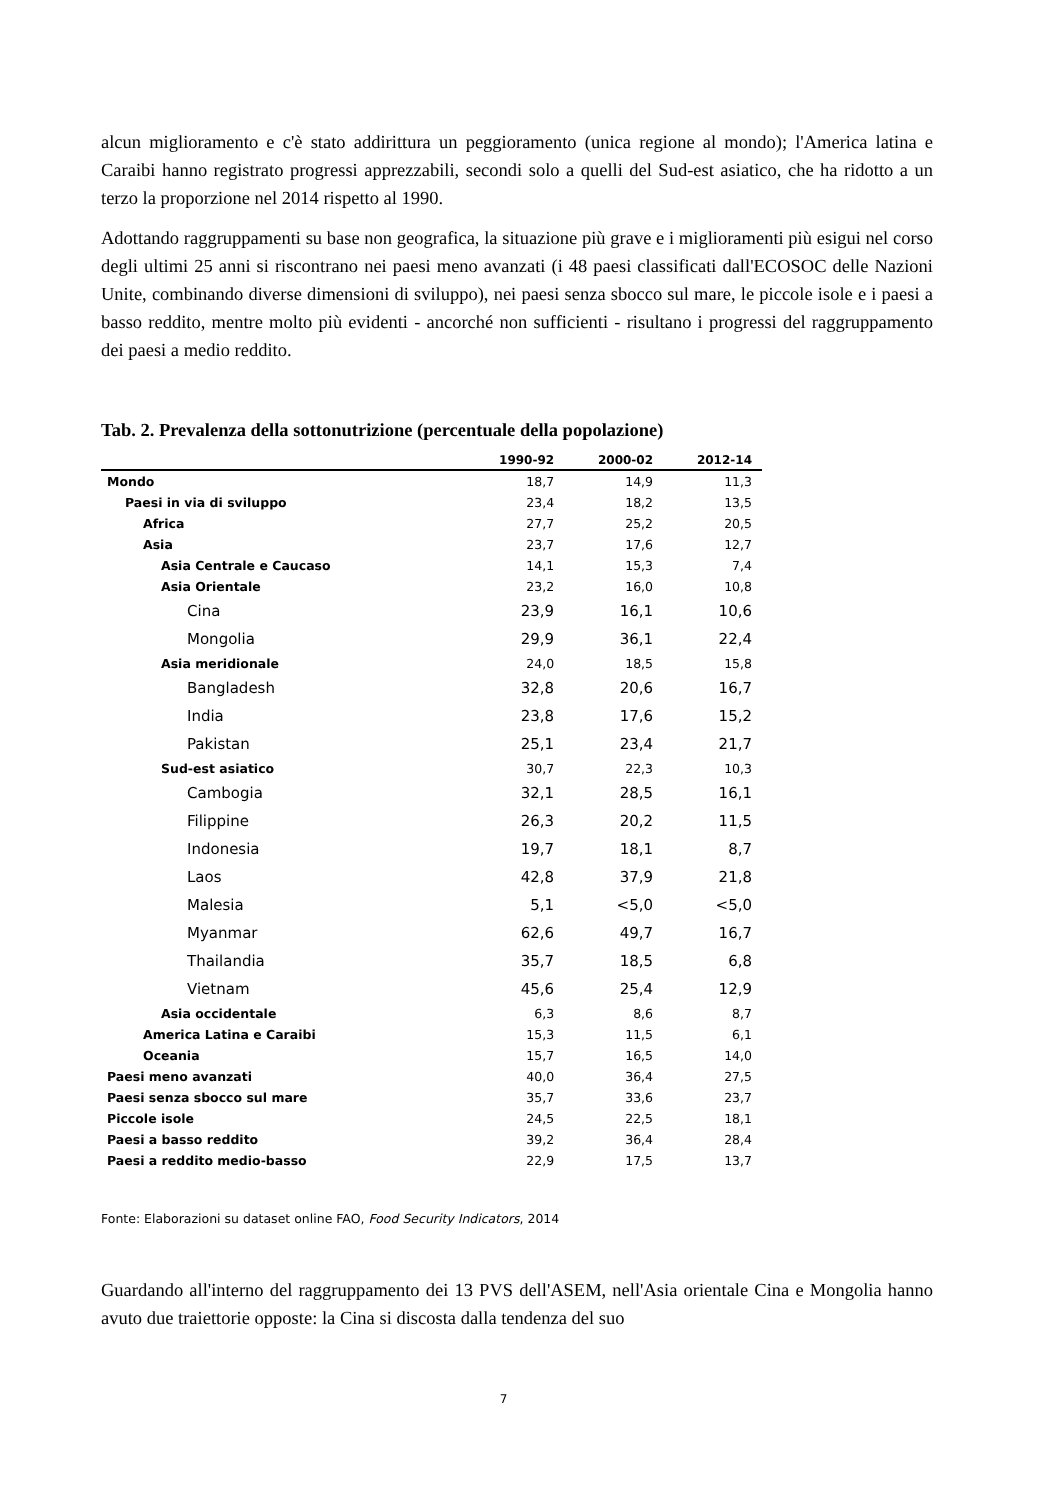alcun miglioramento e c'è stato addirittura un peggioramento (unica regione al mondo); l'America latina e Caraibi hanno registrato progressi apprezzabili, secondi solo a quelli del Sud-est asiatico, che ha ridotto a un terzo la proporzione nel 2014 rispetto al 1990.
Adottando raggruppamenti su base non geografica, la situazione più grave e i miglioramenti più esigui nel corso degli ultimi 25 anni si riscontrano nei paesi meno avanzati (i 48 paesi classificati dall'ECOSOC delle Nazioni Unite, combinando diverse dimensioni di sviluppo), nei paesi senza sbocco sul mare, le piccole isole e i paesi a basso reddito, mentre molto più evidenti - ancorché non sufficienti - risultano i progressi del raggruppamento dei paesi a medio reddito.
Tab. 2. Prevalenza della sottonutrizione (percentuale della popolazione)
| | 1990-92 | 2000-02 | 2012-14 |
| --- | --- | --- | --- |
| Mondo | 18,7 | 14,9 | 11,3 |
| Paesi in via di sviluppo | 23,4 | 18,2 | 13,5 |
| Africa | 27,7 | 25,2 | 20,5 |
| Asia | 23,7 | 17,6 | 12,7 |
| Asia Centrale e Caucaso | 14,1 | 15,3 | 7,4 |
| Asia Orientale | 23,2 | 16,0 | 10,8 |
| Cina | 23,9 | 16,1 | 10,6 |
| Mongolia | 29,9 | 36,1 | 22,4 |
| Asia meridionale | 24,0 | 18,5 | 15,8 |
| Bangladesh | 32,8 | 20,6 | 16,7 |
| India | 23,8 | 17,6 | 15,2 |
| Pakistan | 25,1 | 23,4 | 21,7 |
| Sud-est asiatico | 30,7 | 22,3 | 10,3 |
| Cambogia | 32,1 | 28,5 | 16,1 |
| Filippine | 26,3 | 20,2 | 11,5 |
| Indonesia | 19,7 | 18,1 | 8,7 |
| Laos | 42,8 | 37,9 | 21,8 |
| Malesia | 5,1 | <5,0 | <5,0 |
| Myanmar | 62,6 | 49,7 | 16,7 |
| Thailandia | 35,7 | 18,5 | 6,8 |
| Vietnam | 45,6 | 25,4 | 12,9 |
| Asia occidentale | 6,3 | 8,6 | 8,7 |
| America Latina e Caraibi | 15,3 | 11,5 | 6,1 |
| Oceania | 15,7 | 16,5 | 14,0 |
| Paesi meno avanzati | 40,0 | 36,4 | 27,5 |
| Paesi senza sbocco sul mare | 35,7 | 33,6 | 23,7 |
| Piccole isole | 24,5 | 22,5 | 18,1 |
| Paesi a basso reddito | 39,2 | 36,4 | 28,4 |
| Paesi a reddito medio-basso | 22,9 | 17,5 | 13,7 |
Fonte: Elaborazioni su dataset online FAO, Food Security Indicators, 2014
Guardando all'interno del raggruppamento dei 13 PVS dell'ASEM, nell'Asia orientale Cina e Mongolia hanno avuto due traiettorie opposte: la Cina si discosta dalla tendenza del suo
7